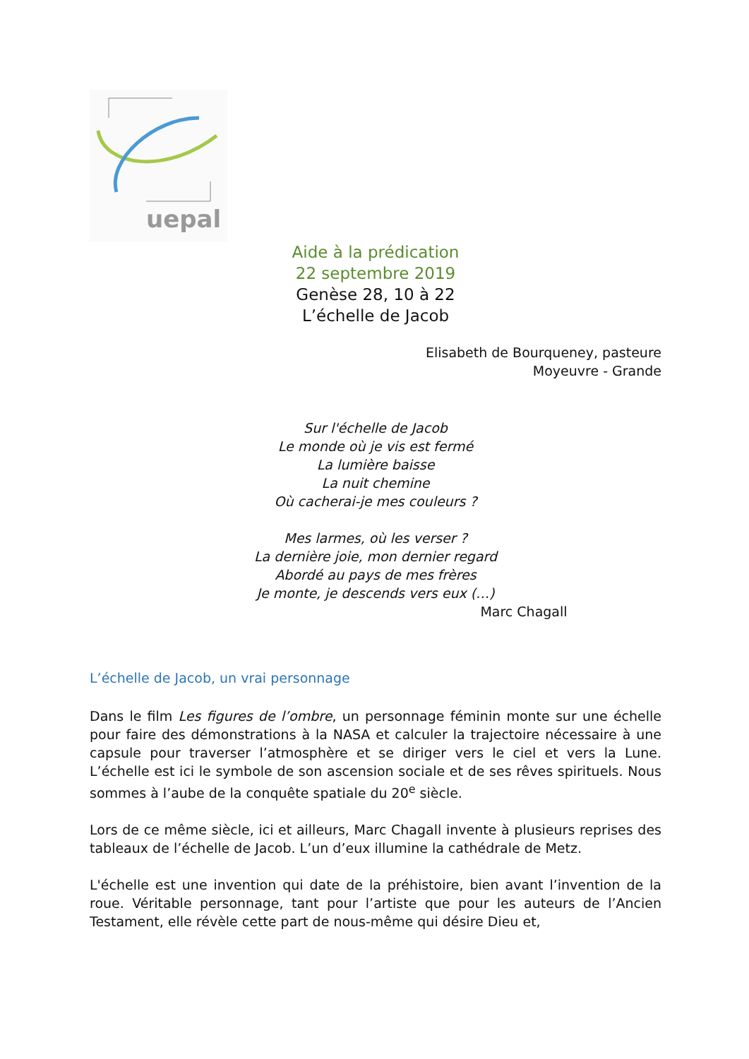uepal
Aide à la prédication
22 septembre 2019
Genèse 28, 10 à 22
L’échelle de Jacob
Elisabeth de Bourqueney, pasteure
Moyeuvre - Grande
Sur l'échelle de Jacob
Le monde où je vis est fermé
La lumière baisse
La nuit chemine
Où cacherai-je mes couleurs ?
Mes larmes, où les verser ?
La dernière joie, mon dernier regard
Abordé au pays de mes frères
Je monte, je descends vers eux (…)
Marc Chagall
L’échelle de Jacob, un vrai personnage
Dans le film Les figures de l’ombre, un personnage féminin monte sur une échelle pour faire des démonstrations à la NASA et calculer la trajectoire nécessaire à une capsule pour traverser l’atmosphère et se diriger vers le ciel et vers la Lune. L’échelle est ici le symbole de son ascension sociale et de ses rêves spirituels. Nous sommes à l’aube de la conquête spatiale du 20<sup>e</sup> siècle.
Lors de ce même siècle, ici et ailleurs, Marc Chagall invente à plusieurs reprises des tableaux de l’échelle de Jacob. L’un d’eux illumine la cathédrale de Metz.
L'échelle est une invention qui date de la préhistoire, bien avant l’invention de la roue. Véritable personnage, tant pour l’artiste que pour les auteurs de l’Ancien Testament, elle révèle cette part de nous-même qui désire Dieu et,